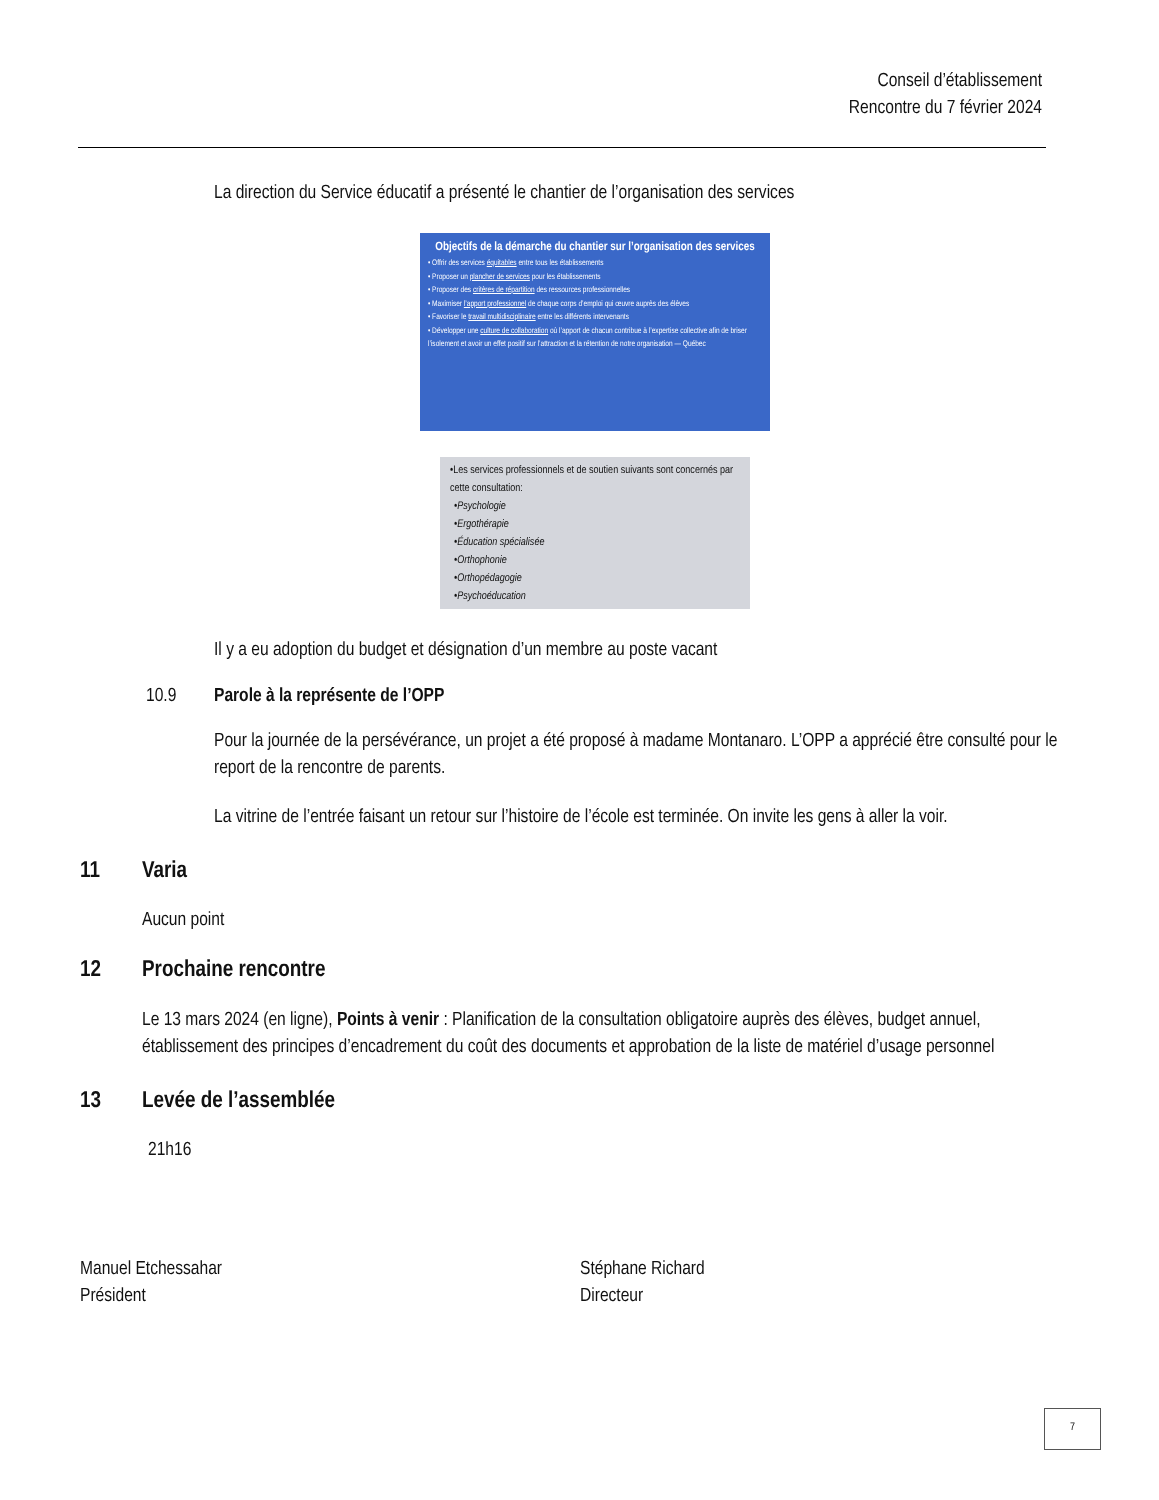Conseil d’établissement
Rencontre du 7 février 2024
La direction du Service éducatif a présenté le chantier de l’organisation des services
Objectifs de la démarche du chantier sur l’organisation des services
• Offrir des services équitables entre tous les établissements
• Proposer un plancher de services pour les établissements
• Proposer des critères de répartition des ressources professionnelles
• Maximiser l’apport professionnel de chaque corps d’emploi qui œuvre auprès des élèves
• Favoriser le travail multidisciplinaire entre les différents intervenants
• Développer une culture de collaboration où l’apport de chacun contribue à l’expertise collective afin de briser l’isolement et avoir un effet positif sur l’attraction et la rétention de notre organisation — Québec
•Les services professionnels et de soutien suivants sont concernés par cette consultation:
•Psychologie
•Ergothérapie
•Éducation spécialisée
•Orthophonie
•Orthopédagogie
•Psychoéducation
Il y a eu adoption du budget et désignation d’un membre au poste vacant
10.9 Parole à la représente de l’OPP
Pour la journée de la persévérance, un projet a été proposé à madame Montanaro. L’OPP a apprécié être consulté pour le report de la rencontre de parents.
La vitrine de l’entrée faisant un retour sur l’histoire de l’école est terminée. On invite les gens à aller la voir.
11 Varia
Aucun point
12 Prochaine rencontre
Le 13 mars 2024 (en ligne), Points à venir : Planification de la consultation obligatoire auprès des élèves, budget annuel, établissement des principes d’encadrement du coût des documents et approbation de la liste de matériel d’usage personnel
13 Levée de l’assemblée
21h16
Manuel Etchessahar
Président
Stéphane Richard
Directeur
7